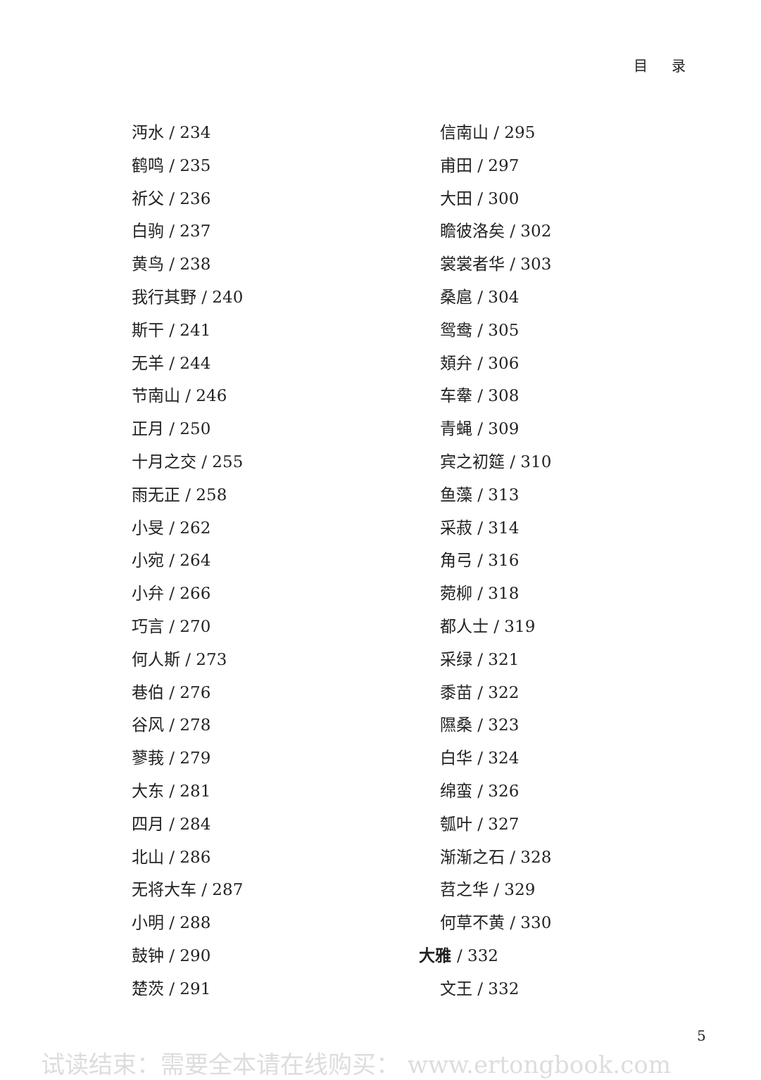目 录
沔水 / 234
鹤鸣 / 235
祈父 / 236
白驹 / 237
黄鸟 / 238
我行其野 / 240
斯干 / 241
无羊 / 244
节南山 / 246
正月 / 250
十月之交 / 255
雨无正 / 258
小旻 / 262
小宛 / 264
小弁 / 266
巧言 / 270
何人斯 / 273
巷伯 / 276
谷风 / 278
蓼莪 / 279
大东 / 281
四月 / 284
北山 / 286
无将大车 / 287
小明 / 288
鼓钟 / 290
楚茨 / 291
信南山 / 295
甫田 / 297
大田 / 300
瞻彼洛矣 / 302
裳裳者华 / 303
桑扈 / 304
鸳鸯 / 305
頍弁 / 306
车舝 / 308
青蝇 / 309
宾之初筵 / 310
鱼藻 / 313
采菽 / 314
角弓 / 316
菀柳 / 318
都人士 / 319
采绿 / 321
黍苗 / 322
隰桑 / 323
白华 / 324
绵蛮 / 326
瓠叶 / 327
渐渐之石 / 328
苕之华 / 329
何草不黄 / 330
大雅 / 332
文王 / 332
5
试读结束：需要全本请在线购买： www.ertongbook.com